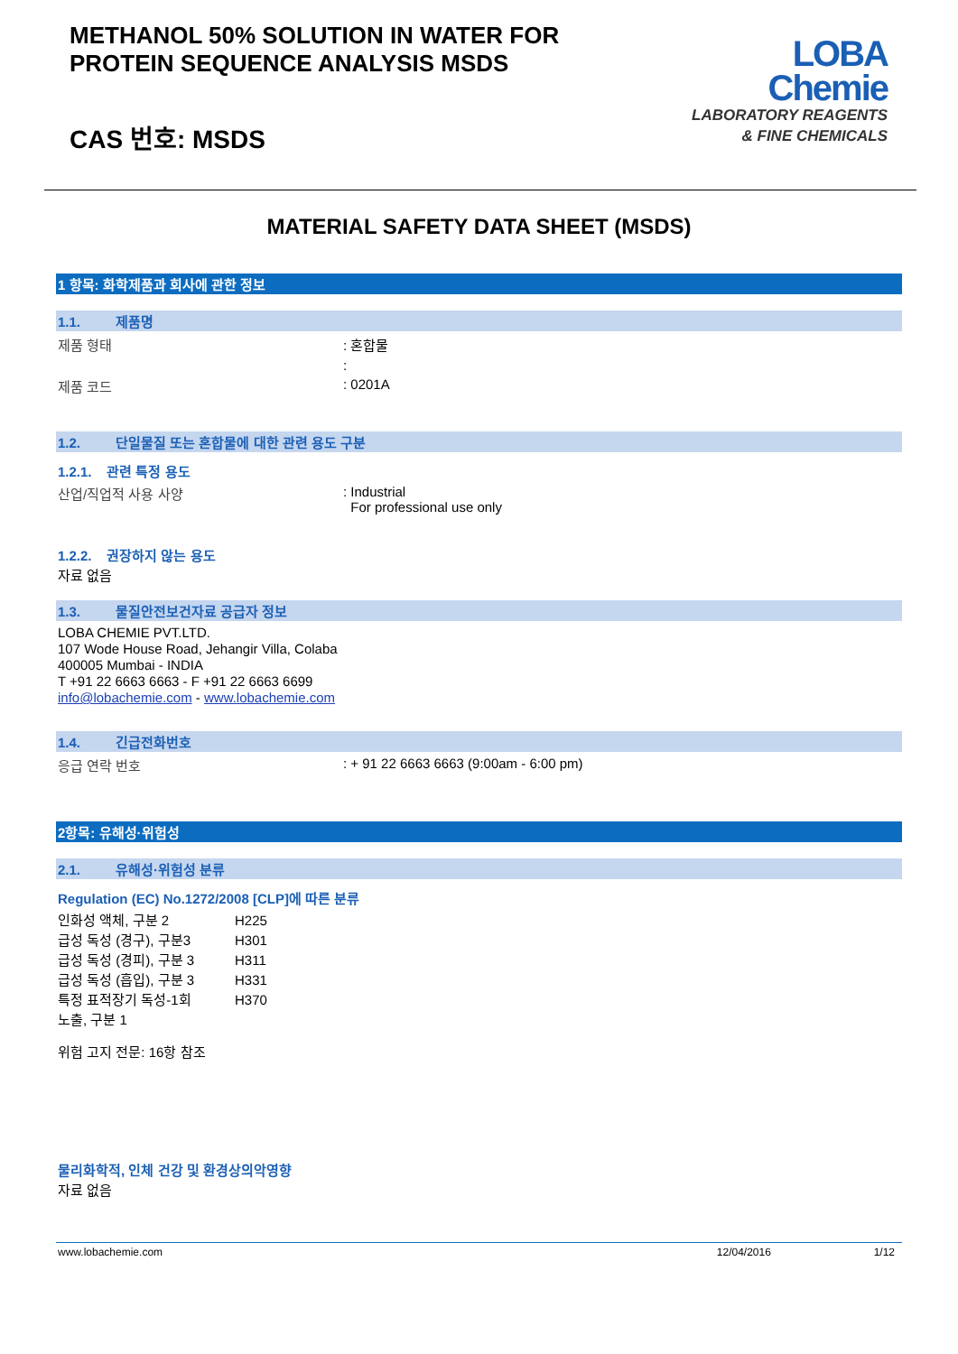METHANOL 50% SOLUTION IN WATER FOR
PROTEIN SEQUENCE ANALYSIS MSDS
CAS 번호: MSDS
LOBA
Chemie
LABORATORY REAGENTS
& FINE CHEMICALS
MATERIAL SAFETY DATA SHEET (MSDS)
1 항목: 화학제품과 회사에 관한 정보
1.1. 제품명
제품 형태 : 혼합물
:
제품 코드 : 0201A
1.2. 단일물질 또는 혼합물에 대한 관련 용도 구분
1.2.1. 관련 특정 용도
산업/직업적 사용 사양 : Industrial
For professional use only
1.2.2. 권장하지 않는 용도
자료 없음
1.3. 물질안전보건자료 공급자 정보
LOBA CHEMIE PVT.LTD.
107 Wode House Road, Jehangir Villa, Colaba
400005 Mumbai - INDIA
T +91 22 6663 6663 - F +91 22 6663 6699
info@lobachemie.com - www.lobachemie.com
1.4. 긴급전화번호
응급 연락 번호 : + 91 22 6663 6663 (9:00am - 6:00 pm)
2항목: 유해성·위험성
2.1. 유해성·위험성 분류
Regulation (EC) No.1272/2008 [CLP]에 따른 분류
인화성 액체, 구분 2 H225
급성 독성 (경구), 구분3 H301
급성 독성 (경피), 구분 3 H311
급성 독성 (흡입), 구분 3 H331
특정 표적장기 독성-1회
노출, 구분 1
H370
위험 고지 전문: 16항 참조
물리화학적, 인체 건강 및 환경상의악영향
자료 없음
www.lobachemie.com 12/04/2016 1/12